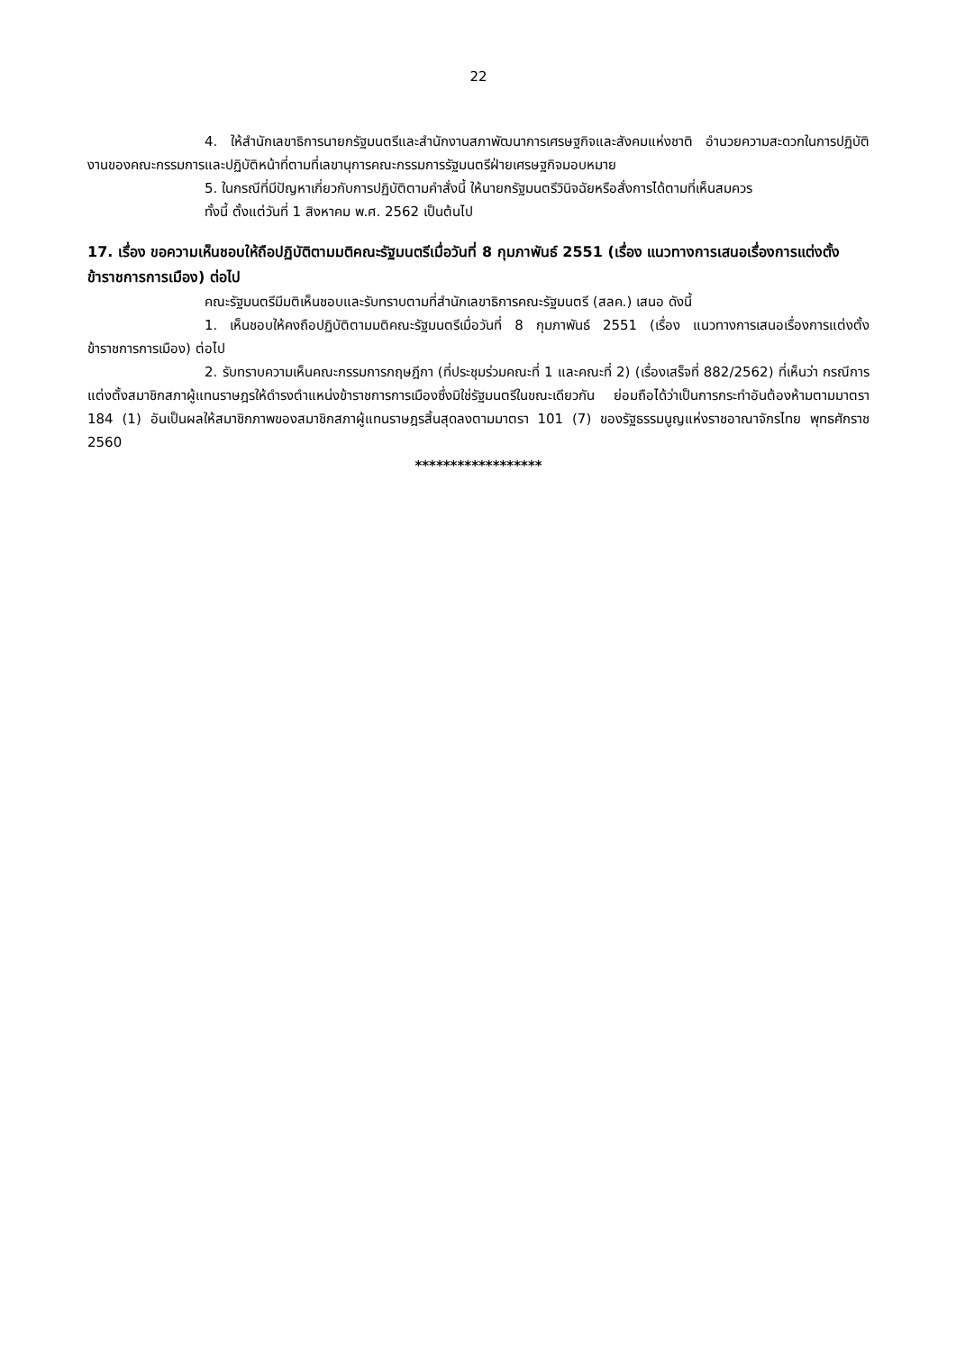22
4. ให้สำนักเลขาธิการนายกรัฐมนตรีและสำนักงานสภาพัฒนาการเศรษฐกิจและสังคมแห่งชาติ อำนวยความสะดวกในการปฏิบัติงานของคณะกรรมการและปฏิบัติหน้าที่ตามที่เลขานุการคณะกรรมการรัฐมนตรีฝ่ายเศรษฐกิจมอบหมาย
5. ในกรณีที่มีปัญหาเกี่ยวกับการปฏิบัติตามคำสั่งนี้ ให้นายกรัฐมนตรีวินิจฉัยหรือสั่งการได้ตามที่เห็นสมควร
ทั้งนี้ ตั้งแต่วันที่ 1 สิงหาคม พ.ศ. 2562 เป็นต้นไป
17. เรื่อง ขอความเห็นชอบให้ถือปฏิบัติตามมติคณะรัฐมนตรีเมื่อวันที่ 8 กุมภาพันธ์ 2551 (เรื่อง แนวทางการเสนอเรื่องการแต่งตั้งข้าราชการการเมือง) ต่อไป
คณะรัฐมนตรีมีมติเห็นชอบและรับทราบตามที่สำนักเลขาธิการคณะรัฐมนตรี (สลค.) เสนอ ดังนี้
1. เห็นชอบให้คงถือปฏิบัติตามมติคณะรัฐมนตรีเมื่อวันที่ 8 กุมภาพันธ์ 2551 (เรื่อง แนวทางการเสนอเรื่องการแต่งตั้งข้าราชการการเมือง) ต่อไป
2. รับทราบความเห็นคณะกรรมการกฤษฎีกา (ที่ประชุมร่วมคณะที่ 1 และคณะที่ 2) (เรื่องเสร็จที่ 882/2562) ที่เห็นว่า กรณีการแต่งตั้งสมาชิกสภาผู้แทนราษฎรให้ดำรงตำแหน่งข้าราชการการเมืองซึ่งมิใช่รัฐมนตรีในขณะเดียวกัน ย่อมถือได้ว่าเป็นการกระทำอันต้องห้ามตามมาตรา 184 (1) อันเป็นผลให้สมาชิกภาพของสมาชิกสภาผู้แทนราษฎรสิ้นสุดลงตามมาตรา 101 (7) ของรัฐธรรมนูญแห่งราชอาณาจักรไทย พุทธศักราช 2560
******************